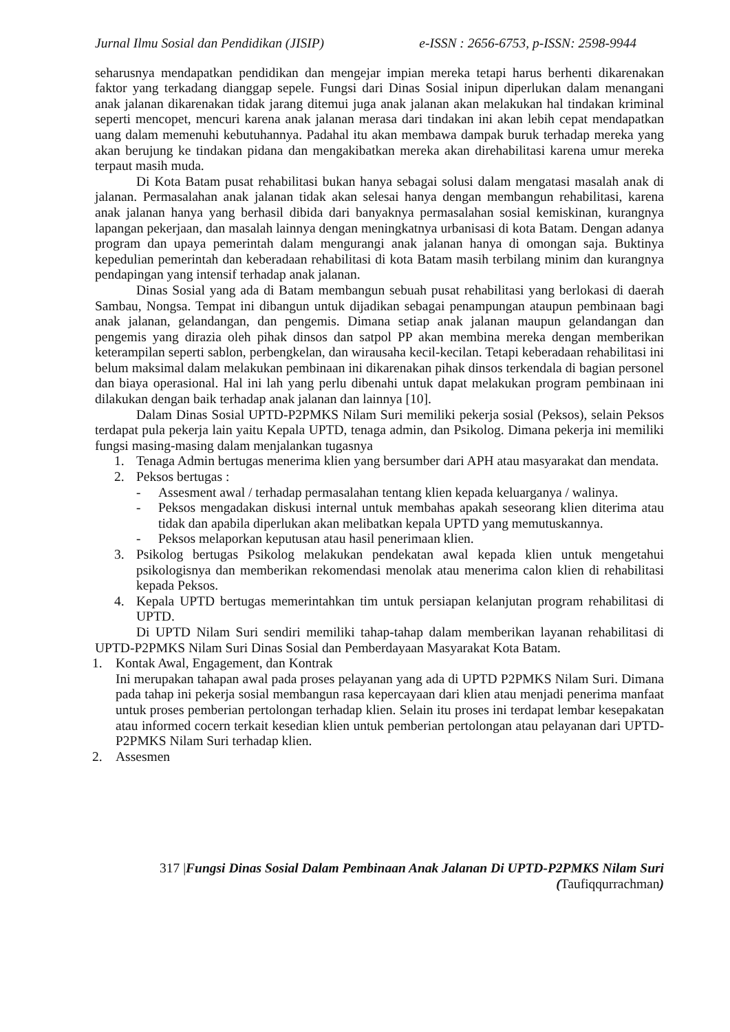Jurnal Ilmu Sosial dan Pendidikan (JISIP) e-ISSN : 2656-6753, p-ISSN: 2598-9944
seharusnya mendapatkan pendidikan dan mengejar impian mereka tetapi harus berhenti dikarenakan faktor yang terkadang dianggap sepele. Fungsi dari Dinas Sosial inipun diperlukan dalam menangani anak jalanan dikarenakan tidak jarang ditemui juga anak jalanan akan melakukan hal tindakan kriminal seperti mencopet, mencuri karena anak jalanan merasa dari tindakan ini akan lebih cepat mendapatkan uang dalam memenuhi kebutuhannya. Padahal itu akan membawa dampak buruk terhadap mereka yang akan berujung ke tindakan pidana dan mengakibatkan mereka akan direhabilitasi karena umur mereka terpaut masih muda.
Di Kota Batam pusat rehabilitasi bukan hanya sebagai solusi dalam mengatasi masalah anak di jalanan. Permasalahan anak jalanan tidak akan selesai hanya dengan membangun rehabilitasi, karena anak jalanan hanya yang berhasil dibida dari banyaknya permasalahan sosial kemiskinan, kurangnya lapangan pekerjaan, dan masalah lainnya dengan meningkatnya urbanisasi di kota Batam. Dengan adanya program dan upaya pemerintah dalam mengurangi anak jalanan hanya di omongan saja. Buktinya kepedulian pemerintah dan keberadaan rehabilitasi di kota Batam masih terbilang minim dan kurangnya pendapingan yang intensif terhadap anak jalanan.
Dinas Sosial yang ada di Batam membangun sebuah pusat rehabilitasi yang berlokasi di daerah Sambau, Nongsa. Tempat ini dibangun untuk dijadikan sebagai penampungan ataupun pembinaan bagi anak jalanan, gelandangan, dan pengemis. Dimana setiap anak jalanan maupun gelandangan dan pengemis yang dirazia oleh pihak dinsos dan satpol PP akan membina mereka dengan memberikan keterampilan seperti sablon, perbengkelan, dan wirausaha kecil-kecilan. Tetapi keberadaan rehabilitasi ini belum maksimal dalam melakukan pembinaan ini dikarenakan pihak dinsos terkendala di bagian personel dan biaya operasional. Hal ini lah yang perlu dibenahi untuk dapat melakukan program pembinaan ini dilakukan dengan baik terhadap anak jalanan dan lainnya [10].
Dalam Dinas Sosial UPTD-P2PMKS Nilam Suri memiliki pekerja sosial (Peksos), selain Peksos terdapat pula pekerja lain yaitu Kepala UPTD, tenaga admin, dan Psikolog. Dimana pekerja ini memiliki fungsi masing-masing dalam menjalankan tugasnya
1. Tenaga Admin bertugas menerima klien yang bersumber dari APH atau masyarakat dan mendata.
2. Peksos bertugas :
- Assesment awal / terhadap permasalahan tentang klien kepada keluarganya / walinya.
- Peksos mengadakan diskusi internal untuk membahas apakah seseorang klien diterima atau tidak dan apabila diperlukan akan melibatkan kepala UPTD yang memutuskannya.
- Peksos melaporkan keputusan atau hasil penerimaan klien.
3. Psikolog bertugas Psikolog melakukan pendekatan awal kepada klien untuk mengetahui psikologisnya dan memberikan rekomendasi menolak atau menerima calon klien di rehabilitasi kepada Peksos.
4. Kepala UPTD bertugas memerintahkan tim untuk persiapan kelanjutan program rehabilitasi di UPTD.
Di UPTD Nilam Suri sendiri memiliki tahap-tahap dalam memberikan layanan rehabilitasi di UPTD-P2PMKS Nilam Suri Dinas Sosial dan Pemberdayaan Masyarakat Kota Batam.
1. Kontak Awal, Engagement, dan Kontrak
Ini merupakan tahapan awal pada proses pelayanan yang ada di UPTD P2PMKS Nilam Suri. Dimana pada tahap ini pekerja sosial membangun rasa kepercayaan dari klien atau menjadi penerima manfaat untuk proses pemberian pertolongan terhadap klien. Selain itu proses ini terdapat lembar kesepakatan atau informed cocern terkait kesedian klien untuk pemberian pertolongan atau pelayanan dari UPTD-P2PMKS Nilam Suri terhadap klien.
2. Assesmen
317 |Fungsi Dinas Sosial Dalam Pembinaan Anak Jalanan Di UPTD-P2PMKS Nilam Suri (Taufiqqurrachman)